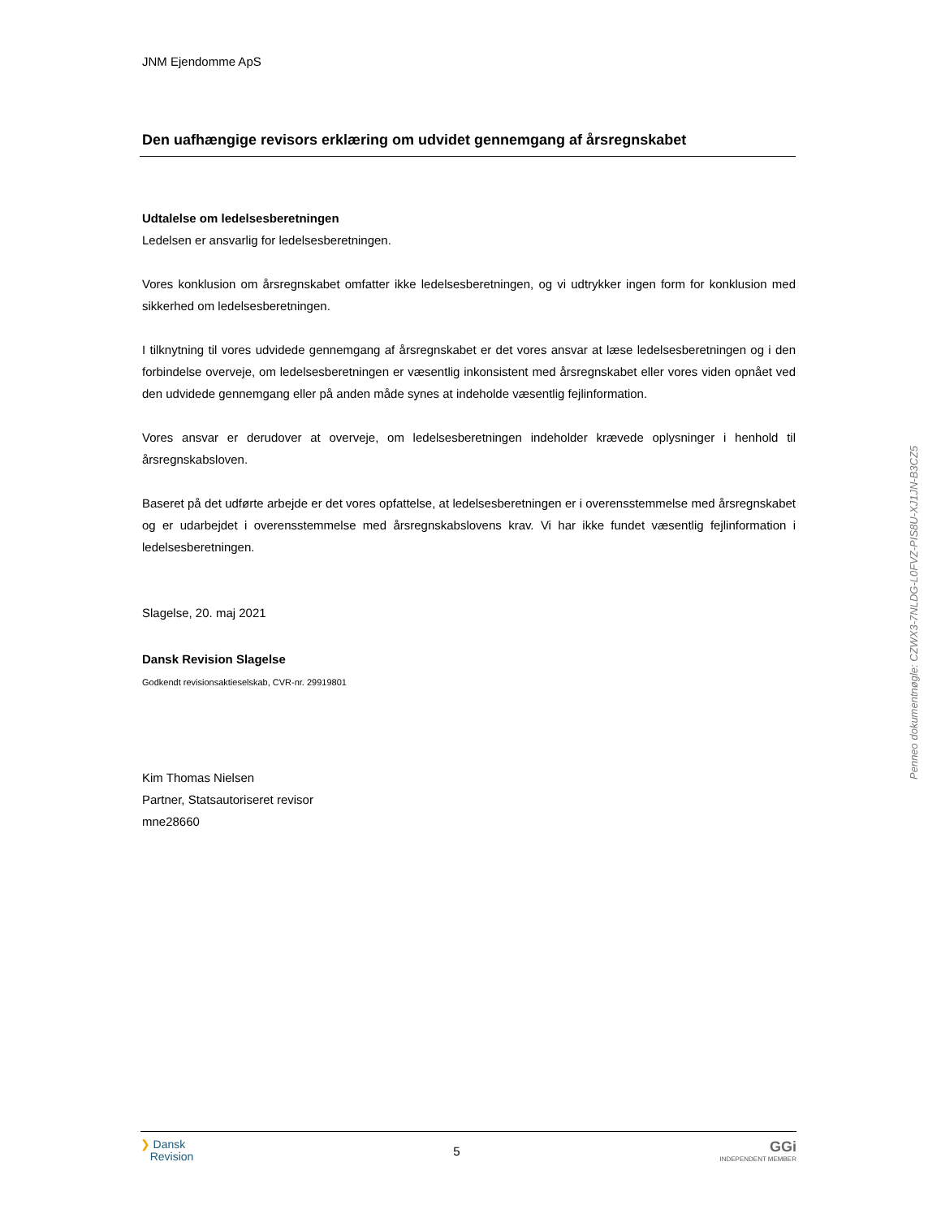JNM Ejendomme ApS
Den uafhængige revisors erklæring om udvidet gennemgang af årsregnskabet
Udtalelse om ledelsesberetningen
Ledelsen er ansvarlig for ledelsesberetningen.
Vores konklusion om årsregnskabet omfatter ikke ledelsesberetningen, og vi udtrykker ingen form for konklusion med sikkerhed om ledelsesberetningen.
I tilknytning til vores udvidede gennemgang af årsregnskabet er det vores ansvar at læse ledelsesberetningen og i den forbindelse overveje, om ledelsesberetningen er væsentlig inkonsistent med årsregnskabet eller vores viden opnået ved den udvidede gennemgang eller på anden måde synes at indeholde væsentlig fejlinformation.
Vores ansvar er derudover at overveje, om ledelsesberetningen indeholder krævede oplysninger i henhold til årsregnskabsloven.
Baseret på det udførte arbejde er det vores opfattelse, at ledelsesberetningen er i overensstemmelse med årsregnskabet og er udarbejdet i overensstemmelse med årsregnskabslovens krav. Vi har ikke fundet væsentlig fejlinformation i ledelsesberetningen.
Slagelse, 20. maj 2021
Dansk Revision Slagelse
Godkendt revisionsaktieselskab, CVR-nr. 29919801
Kim Thomas Nielsen
Partner, Statsautoriseret revisor
mne28660
Penneo dokumentnøgle: CZWX3-7NLDG-L0FVZ-PIS8U-XJ1JN-B3CZ5
❯ Dansk
Revision
5
GGi
INDEPENDENT MEMBER